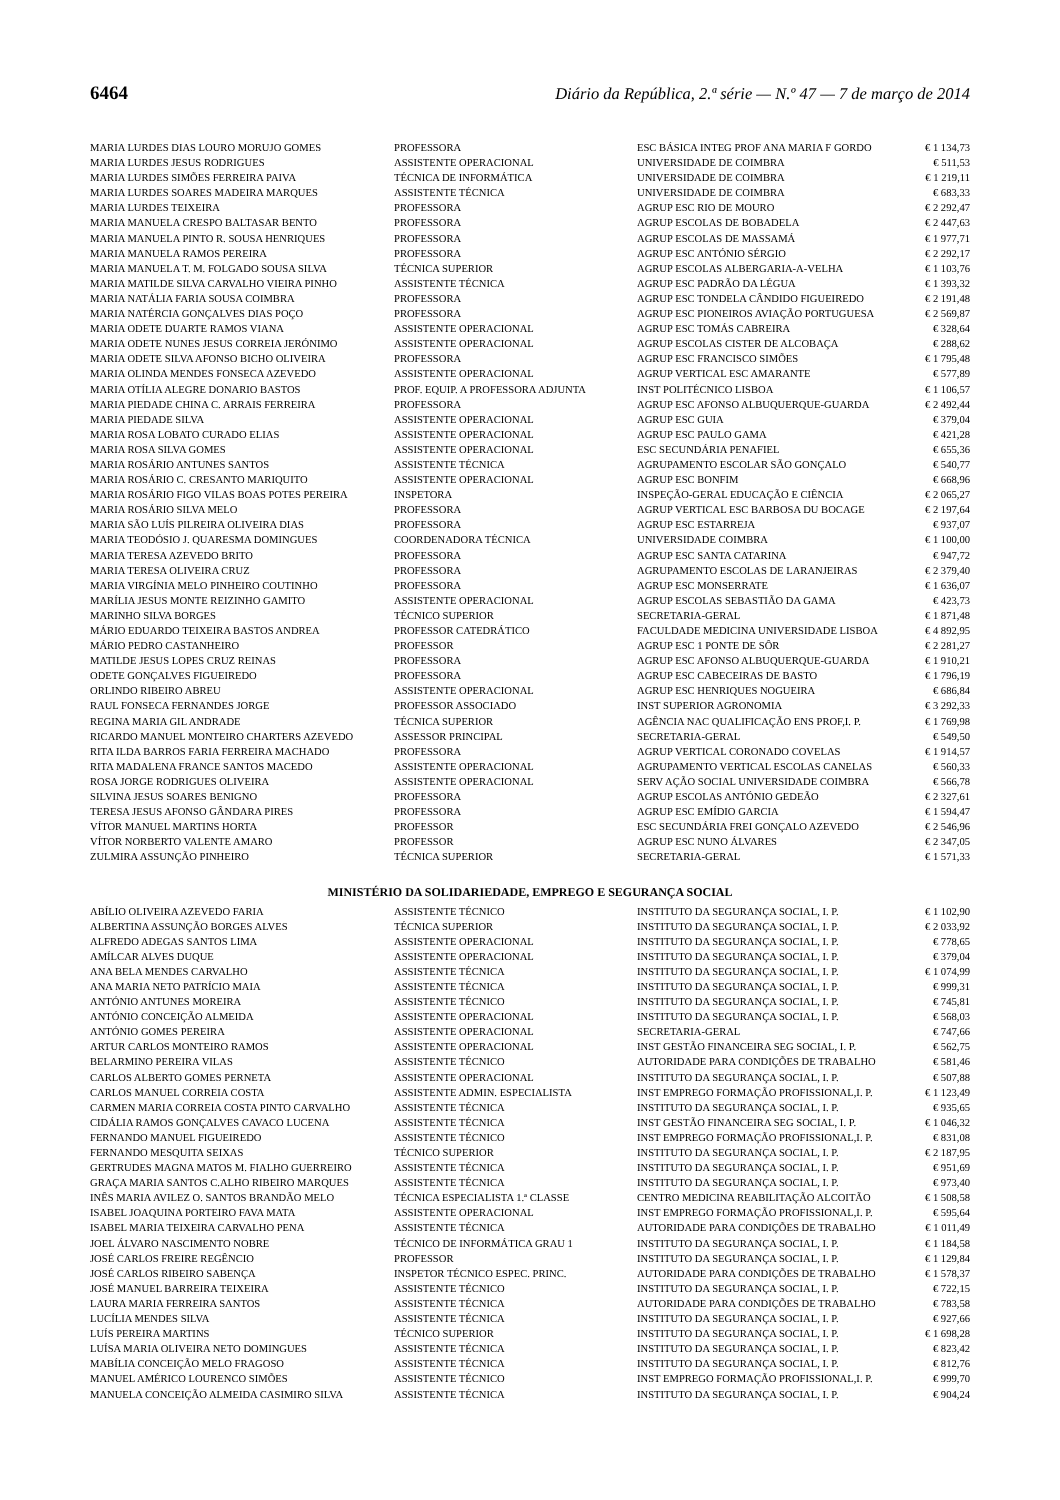6464 Diário da República, 2.ª série — N.º 47 — 7 de março de 2014
| MARIA LURDES DIAS LOURO MORUJO GOMES | PROFESSORA | ESC BÁSICA INTEG PROF ANA MARIA F GORDO | € 1 134,73 |
| MARIA LURDES JESUS RODRIGUES | ASSISTENTE OPERACIONAL | UNIVERSIDADE DE COIMBRA | € 511,53 |
| MARIA LURDES SIMÕES FERREIRA PAIVA | TÉCNICA DE INFORMÁTICA | UNIVERSIDADE DE COIMBRA | € 1 219,11 |
| MARIA LURDES SOARES MADEIRA MARQUES | ASSISTENTE TÉCNICA | UNIVERSIDADE DE COIMBRA | € 683,33 |
| MARIA LURDES TEIXEIRA | PROFESSORA | AGRUP ESC RIO DE MOURO | € 2 292,47 |
| MARIA MANUELA CRESPO BALTASAR BENTO | PROFESSORA | AGRUP ESCOLAS DE BOBADELA | € 2 447,63 |
| MARIA MANUELA PINTO R. SOUSA HENRIQUES | PROFESSORA | AGRUP ESCOLAS DE MASSAMÁ | € 1 977,71 |
| MARIA MANUELA RAMOS PEREIRA | PROFESSORA | AGRUP ESC ANTÓNIO SÉRGIO | € 2 292,17 |
| MARIA MANUELA T. M. FOLGADO SOUSA SILVA | TÉCNICA SUPERIOR | AGRUP ESCOLAS ALBERGARIA-A-VELHA | € 1 103,76 |
| MARIA MATILDE SILVA CARVALHO VIEIRA PINHO | ASSISTENTE TÉCNICA | AGRUP ESC PADRÃO DA LÉGUA | € 1 393,32 |
| MARIA NATÁLIA FARIA SOUSA COIMBRA | PROFESSORA | AGRUP ESC TONDELA CÂNDIDO FIGUEIREDO | € 2 191,48 |
| MARIA NATÉRCIA GONÇALVES DIAS POÇO | PROFESSORA | AGRUP ESC PIONEIROS AVIAÇÃO PORTUGUESA | € 2 569,87 |
| MARIA ODETE DUARTE RAMOS VIANA | ASSISTENTE OPERACIONAL | AGRUP ESC TOMÁS CABREIRA | € 328,64 |
| MARIA ODETE NUNES JESUS CORREIA JERÓNIMO | ASSISTENTE OPERACIONAL | AGRUP ESCOLAS CISTER DE ALCOBAÇA | € 288,62 |
| MARIA ODETE SILVA AFONSO BICHO OLIVEIRA | PROFESSORA | AGRUP ESC FRANCISCO SIMÕES | € 1 795,48 |
| MARIA OLINDA MENDES FONSECA AZEVEDO | ASSISTENTE OPERACIONAL | AGRUP VERTICAL ESC AMARANTE | € 577,89 |
| MARIA OTÍLIA ALEGRE DONARIO BASTOS | PROF. EQUIP. A PROFESSORA ADJUNTA | INST POLITÉCNICO LISBOA | € 1 106,57 |
| MARIA PIEDADE CHINA C. ARRAIS FERREIRA | PROFESSORA | AGRUP ESC AFONSO ALBUQUERQUE-GUARDA | € 2 492,44 |
| MARIA PIEDADE SILVA | ASSISTENTE OPERACIONAL | AGRUP ESC GUIA | € 379,04 |
| MARIA ROSA LOBATO CURADO ELIAS | ASSISTENTE OPERACIONAL | AGRUP ESC PAULO GAMA | € 421,28 |
| MARIA ROSA SILVA GOMES | ASSISTENTE OPERACIONAL | ESC SECUNDÁRIA PENAFIEL | € 655,36 |
| MARIA ROSÁRIO ANTUNES SANTOS | ASSISTENTE TÉCNICA | AGRUPAMENTO ESCOLAR SÃO GONÇALO | € 540,77 |
| MARIA ROSÁRIO C. CRESANTO MARIQUITO | ASSISTENTE OPERACIONAL | AGRUP ESC BONFIM | € 668,96 |
| MARIA ROSÁRIO FIGO VILAS BOAS POTES PEREIRA | INSPETORA | INSPEÇÃO-GERAL EDUCAÇÃO E CIÊNCIA | € 2 065,27 |
| MARIA ROSÁRIO SILVA MELO | PROFESSORA | AGRUP VERTICAL ESC BARBOSA DU BOCAGE | € 2 197,64 |
| MARIA SÃO LUÍS PILREIRA OLIVEIRA DIAS | PROFESSORA | AGRUP ESC ESTARREJA | € 937,07 |
| MARIA TEODÓSIO J. QUARESMA DOMINGUES | COORDENADORA TÉCNICA | UNIVERSIDADE COIMBRA | € 1 100,00 |
| MARIA TERESA AZEVEDO BRITO | PROFESSORA | AGRUP ESC SANTA CATARINA | € 947,72 |
| MARIA TERESA OLIVEIRA CRUZ | PROFESSORA | AGRUPAMENTO ESCOLAS DE LARANJEIRAS | € 2 379,40 |
| MARIA VIRGÍNIA MELO PINHEIRO COUTINHO | PROFESSORA | AGRUP ESC MONSERRATE | € 1 636,07 |
| MARÍLIA JESUS MONTE REIZINHO GAMITO | ASSISTENTE OPERACIONAL | AGRUP ESCOLAS SEBASTIÃO DA GAMA | € 423,73 |
| MARINHO SILVA BORGES | TÉCNICO SUPERIOR | SECRETARIA-GERAL | € 1 871,48 |
| MÁRIO EDUARDO TEIXEIRA BASTOS ANDREA | PROFESSOR CATEDRÁTICO | FACULDADE MEDICINA UNIVERSIDADE LISBOA | € 4 892,95 |
| MÁRIO PEDRO CASTANHEIRO | PROFESSOR | AGRUP ESC 1 PONTE DE SÔR | € 2 281,27 |
| MATILDE JESUS LOPES CRUZ REINAS | PROFESSORA | AGRUP ESC AFONSO ALBUQUERQUE-GUARDA | € 1 910,21 |
| ODETE GONÇALVES FIGUEIREDO | PROFESSORA | AGRUP ESC CABECEIRAS DE BASTO | € 1 796,19 |
| ORLINDO RIBEIRO ABREU | ASSISTENTE OPERACIONAL | AGRUP ESC HENRIQUES NOGUEIRA | € 686,84 |
| RAUL FONSECA FERNANDES JORGE | PROFESSOR ASSOCIADO | INST SUPERIOR AGRONOMIA | € 3 292,33 |
| REGINA MARIA GIL ANDRADE | TÉCNICA SUPERIOR | AGÊNCIA NAC QUALIFICAÇÃO ENS PROF,I. P. | € 1 769,98 |
| RICARDO MANUEL MONTEIRO CHARTERS AZEVEDO | ASSESSOR PRINCIPAL | SECRETARIA-GERAL | € 549,50 |
| RITA ILDA BARROS FARIA FERREIRA MACHADO | PROFESSORA | AGRUP VERTICAL CORONADO COVELAS | € 1 914,57 |
| RITA MADALENA FRANCE SANTOS MACEDO | ASSISTENTE OPERACIONAL | AGRUPAMENTO VERTICAL ESCOLAS CANELAS | € 560,33 |
| ROSA JORGE RODRIGUES OLIVEIRA | ASSISTENTE OPERACIONAL | SERV AÇÃO SOCIAL UNIVERSIDADE COIMBRA | € 566,78 |
| SILVINA JESUS SOARES BENIGNO | PROFESSORA | AGRUP ESCOLAS ANTÓNIO GEDEÃO | € 2 327,61 |
| TERESA JESUS AFONSO GÂNDARA PIRES | PROFESSORA | AGRUP ESC EMÍDIO GARCIA | € 1 594,47 |
| VÍTOR MANUEL MARTINS HORTA | PROFESSOR | ESC SECUNDÁRIA FREI GONÇALO AZEVEDO | € 2 546,96 |
| VÍTOR NORBERTO VALENTE AMARO | PROFESSOR | AGRUP ESC NUNO ÁLVARES | € 2 347,05 |
| ZULMIRA ASSUNÇÃO PINHEIRO | TÉCNICA SUPERIOR | SECRETARIA-GERAL | € 1 571,33 |
MINISTÉRIO DA SOLIDARIEDADE, EMPREGO E SEGURANÇA SOCIAL
| ABÍLIO OLIVEIRA AZEVEDO FARIA | ASSISTENTE TÉCNICO | INSTITUTO DA SEGURANÇA SOCIAL, I. P. | € 1 102,90 |
| ALBERTINA ASSUNÇÃO BORGES ALVES | TÉCNICA SUPERIOR | INSTITUTO DA SEGURANÇA SOCIAL, I. P. | € 2 033,92 |
| ALFREDO ADEGAS SANTOS LIMA | ASSISTENTE OPERACIONAL | INSTITUTO DA SEGURANÇA SOCIAL, I. P. | € 778,65 |
| AMÍLCAR ALVES DUQUE | ASSISTENTE OPERACIONAL | INSTITUTO DA SEGURANÇA SOCIAL, I. P. | € 379,04 |
| ANA BELA MENDES CARVALHO | ASSISTENTE TÉCNICA | INSTITUTO DA SEGURANÇA SOCIAL, I. P. | € 1 074,99 |
| ANA MARIA NETO PATRÍCIO MAIA | ASSISTENTE TÉCNICA | INSTITUTO DA SEGURANÇA SOCIAL, I. P. | € 999,31 |
| ANTÓNIO ANTUNES MOREIRA | ASSISTENTE TÉCNICO | INSTITUTO DA SEGURANÇA SOCIAL, I. P. | € 745,81 |
| ANTÓNIO CONCEIÇÃO ALMEIDA | ASSISTENTE OPERACIONAL | INSTITUTO DA SEGURANÇA SOCIAL, I. P. | € 568,03 |
| ANTÓNIO GOMES PEREIRA | ASSISTENTE OPERACIONAL | SECRETARIA-GERAL | € 747,66 |
| ARTUR CARLOS MONTEIRO RAMOS | ASSISTENTE OPERACIONAL | INST GESTÃO FINANCEIRA SEG SOCIAL, I. P. | € 562,75 |
| BELARMINO PEREIRA VILAS | ASSISTENTE TÉCNICO | AUTORIDADE PARA CONDIÇÕES DE TRABALHO | € 581,46 |
| CARLOS ALBERTO GOMES PERNETA | ASSISTENTE OPERACIONAL | INSTITUTO DA SEGURANÇA SOCIAL, I. P. | € 507,88 |
| CARLOS MANUEL CORREIA COSTA | ASSISTENTE ADMIN. ESPECIALISTA | INST EMPREGO FORMAÇÃO PROFISSIONAL,I. P. | € 1 123,49 |
| CARMEN MARIA CORREIA COSTA PINTO CARVALHO | ASSISTENTE TÉCNICA | INSTITUTO DA SEGURANÇA SOCIAL, I. P. | € 935,65 |
| CIDÁLIA RAMOS GONÇALVES CAVACO LUCENA | ASSISTENTE TÉCNICA | INST GESTÃO FINANCEIRA SEG SOCIAL, I. P. | € 1 046,32 |
| FERNANDO MANUEL FIGUEIREDO | ASSISTENTE TÉCNICO | INST EMPREGO FORMAÇÃO PROFISSIONAL,I. P. | € 831,08 |
| FERNANDO MESQUITA SEIXAS | TÉCNICO SUPERIOR | INSTITUTO DA SEGURANÇA SOCIAL, I. P. | € 2 187,95 |
| GERTRUDES MAGNA MATOS M. FIALHO GUERREIRO | ASSISTENTE TÉCNICA | INSTITUTO DA SEGURANÇA SOCIAL, I. P. | € 951,69 |
| GRAÇA MARIA SANTOS C.ALHO RIBEIRO MARQUES | ASSISTENTE TÉCNICA | INSTITUTO DA SEGURANÇA SOCIAL, I. P. | € 973,40 |
| INÊS MARIA AVILEZ O. SANTOS BRANDÃO MELO | TÉCNICA ESPECIALISTA 1.ª CLASSE | CENTRO MEDICINA REABILITAÇÃO ALCOITÃO | € 1 508,58 |
| ISABEL JOAQUINA PORTEIRO FAVA MATA | ASSISTENTE OPERACIONAL | INST EMPREGO FORMAÇÃO PROFISSIONAL,I. P. | € 595,64 |
| ISABEL MARIA TEIXEIRA CARVALHO PENA | ASSISTENTE TÉCNICA | AUTORIDADE PARA CONDIÇÕES DE TRABALHO | € 1 011,49 |
| JOEL ÁLVARO NASCIMENTO NOBRE | TÉCNICO DE INFORMÁTICA GRAU 1 | INSTITUTO DA SEGURANÇA SOCIAL, I. P. | € 1 184,58 |
| JOSÉ CARLOS FREIRE REGÊNCIO | PROFESSOR | INSTITUTO DA SEGURANÇA SOCIAL, I. P. | € 1 129,84 |
| JOSÉ CARLOS RIBEIRO SABENÇA | INSPETOR TÉCNICO ESPEC. PRINC. | AUTORIDADE PARA CONDIÇÕES DE TRABALHO | € 1 578,37 |
| JOSÉ MANUEL BARREIRA TEIXEIRA | ASSISTENTE TÉCNICO | INSTITUTO DA SEGURANÇA SOCIAL, I. P. | € 722,15 |
| LAURA MARIA FERREIRA SANTOS | ASSISTENTE TÉCNICA | AUTORIDADE PARA CONDIÇÕES DE TRABALHO | € 783,58 |
| LUCÍLIA MENDES SILVA | ASSISTENTE TÉCNICA | INSTITUTO DA SEGURANÇA SOCIAL, I. P. | € 927,66 |
| LUÍS PEREIRA MARTINS | TÉCNICO SUPERIOR | INSTITUTO DA SEGURANÇA SOCIAL, I. P. | € 1 698,28 |
| LUÍSA MARIA OLIVEIRA NETO DOMINGUES | ASSISTENTE TÉCNICA | INSTITUTO DA SEGURANÇA SOCIAL, I. P. | € 823,42 |
| MABÍLIA CONCEIÇÃO MELO FRAGOSO | ASSISTENTE TÉCNICA | INSTITUTO DA SEGURANÇA SOCIAL, I. P. | € 812,76 |
| MANUEL AMÉRICO LOURENCO SIMÕES | ASSISTENTE TÉCNICO | INST EMPREGO FORMAÇÃO PROFISSIONAL,I. P. | € 999,70 |
| MANUELA CONCEIÇÃO ALMEIDA CASIMIRO SILVA | ASSISTENTE TÉCNICA | INSTITUTO DA SEGURANÇA SOCIAL, I. P. | € 904,24 |